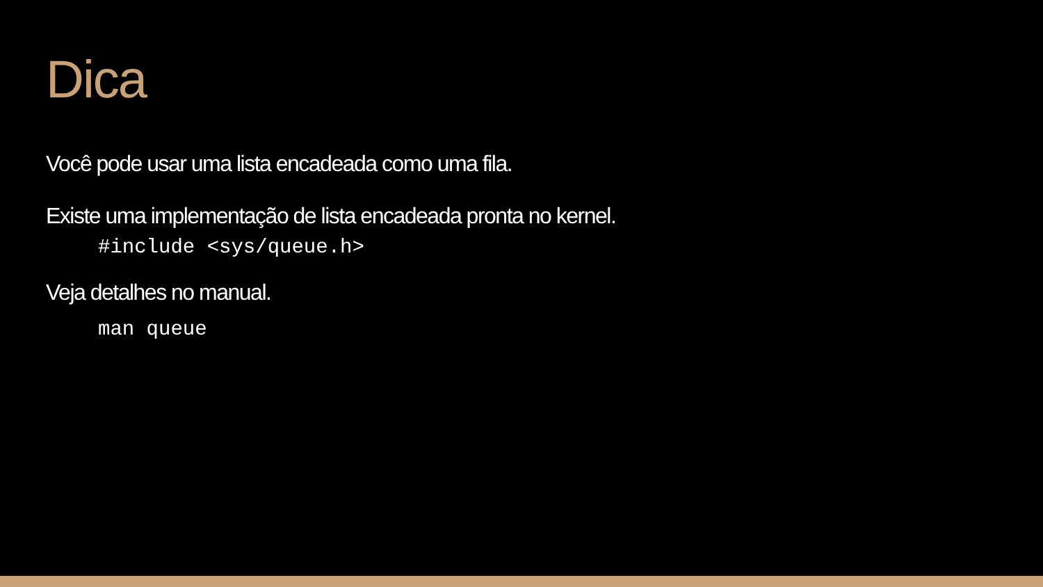Dica
Você pode usar uma lista encadeada como uma fila.
Existe uma implementação de lista encadeada pronta no kernel.
#include <sys/queue.h>
Veja detalhes no manual.
man queue